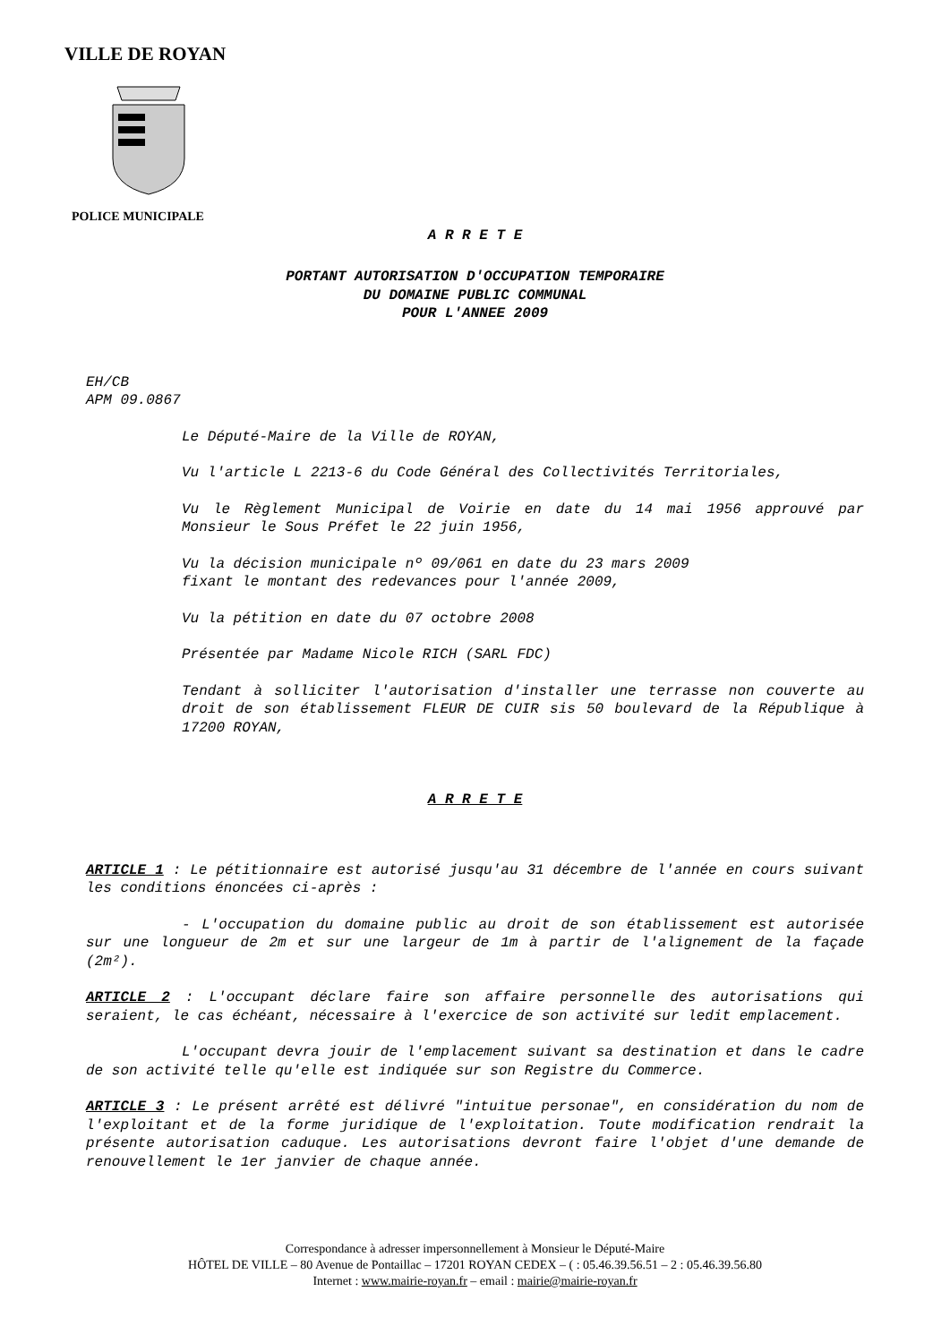VILLE DE ROYAN
POLICE MUNICIPALE
A R R E T E
PORTANT AUTORISATION D'OCCUPATION TEMPORAIRE
DU DOMAINE PUBLIC COMMUNAL
POUR L'ANNEE 2009
EH/CB
APM 09.0867
Le Député-Maire de la Ville de ROYAN,
Vu l'article L 2213-6 du Code Général des Collectivités Territoriales,
Vu le Règlement Municipal de Voirie en date du 14 mai 1956 approuvé par Monsieur le Sous Préfet le 22 juin 1956,
Vu la décision municipale nº 09/061 en date du 23 mars 2009
fixant le montant des redevances pour l'année 2009,
Vu la pétition en date du 07 octobre 2008
Présentée par Madame Nicole RICH (SARL FDC)
Tendant à solliciter l'autorisation d'installer une terrasse non couverte au droit de son établissement FLEUR DE CUIR sis 50 boulevard de la République à 17200 ROYAN,
A R R E T E
ARTICLE 1 : Le pétitionnaire est autorisé jusqu'au 31 décembre de l'année en cours suivant les conditions énoncées ci-après :
- L'occupation du domaine public au droit de son établissement est autorisée sur une longueur de 2m et sur une largeur de 1m à partir de l'alignement de la façade (2m²).
ARTICLE 2 : L'occupant déclare faire son affaire personnelle des autorisations qui seraient, le cas échéant, nécessaire à l'exercice de son activité sur ledit emplacement.
L'occupant devra jouir de l'emplacement suivant sa destination et dans le cadre de son activité telle qu'elle est indiquée sur son Registre du Commerce.
ARTICLE 3 : Le présent arrêté est délivré "intuitue personae", en considération du nom de l'exploitant et de la forme juridique de l'exploitation. Toute modification rendrait la présente autorisation caduque. Les autorisations devront faire l'objet d'une demande de renouvellement le 1er janvier de chaque année.
Correspondance à adresser impersonnellement à Monsieur le Député-Maire
HÔTEL DE VILLE – 80 Avenue de Pontaillac – 17201 ROYAN CEDEX – ( : 05.46.39.56.51 – 2 : 05.46.39.56.80
Internet : www.mairie-royan.fr – email : mairie@mairie-royan.fr